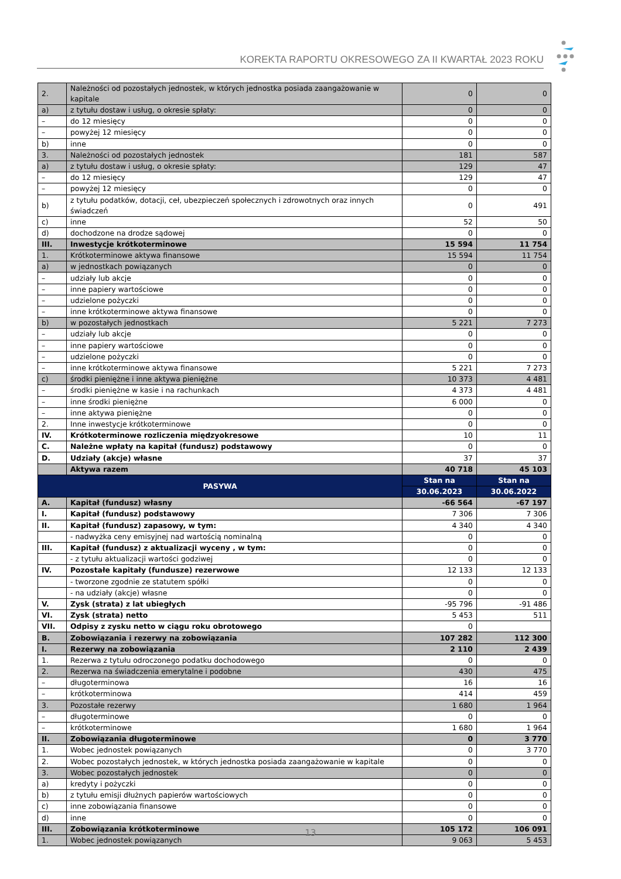KOREKTA RAPORTU OKRESOWEGO ZA II KWARTAŁ 2023 ROKU
| 2. | Należności od pozostałych jednostek, w których jednostka posiada zaangażowanie w kapitale | 0 | 0 |
| a) | z tytułu dostaw i usług, o okresie spłaty: | 0 | 0 |
| – | do 12 miesięcy | 0 | 0 |
| – | powyżej 12 miesięcy | 0 | 0 |
| b) | inne | 0 | 0 |
| 3. | Należności od pozostałych jednostek | 181 | 587 |
| a) | z tytułu dostaw i usług, o okresie spłaty: | 129 | 47 |
| – | do 12 miesięcy | 129 | 47 |
| – | powyżej 12 miesięcy | 0 | 0 |
| b) | z tytułu podatków, dotacji, ceł, ubezpieczeń społecznych i zdrowotnych oraz innych świadczeń | 0 | 491 |
| c) | inne | 52 | 50 |
| d) | dochodzone na drodze sądowej | 0 | 0 |
| III. | Inwestycje krótkoterminowe | 15 594 | 11 754 |
| 1. | Krótkoterminowe aktywa finansowe | 15 594 | 11 754 |
| a) | w jednostkach powiązanych | 0 | 0 |
| – | udziały lub akcje | 0 | 0 |
| – | inne papiery wartościowe | 0 | 0 |
| – | udzielone pożyczki | 0 | 0 |
| – | inne krótkoterminowe aktywa finansowe | 0 | 0 |
| b) | w pozostałych jednostkach | 5 221 | 7 273 |
| – | udziały lub akcje | 0 | 0 |
| – | inne papiery wartościowe | 0 | 0 |
| – | udzielone pożyczki | 0 | 0 |
| – | inne krótkoterminowe aktywa finansowe | 5 221 | 7 273 |
| c) | środki pieniężne i inne aktywa pieniężne | 10 373 | 4 481 |
| – | środki pieniężne w kasie i na rachunkach | 4 373 | 4 481 |
| – | inne środki pieniężne | 6 000 | 0 |
| – | inne aktywa pieniężne | 0 | 0 |
| 2. | Inne inwestycje krótkoterminowe | 0 | 0 |
| IV. | Krótkoterminowe rozliczenia międzyokresowe | 10 | 11 |
| C. | Należne wpłaty na kapitał (fundusz) podstawowy | 0 | 0 |
| D. | Udziały (akcje) własne | 37 | 37 |
| | Aktywa razem | 40 718 | 45 103 |
| PASYWA | | Stan na | Stan na |
| | | 30.06.2023 | 30.06.2022 |
| A. | Kapitał (fundusz) własny | -66 564 | -67 197 |
| I. | Kapitał (fundusz) podstawowy | 7 306 | 7 306 |
| II. | Kapitał (fundusz) zapasowy, w tym: | 4 340 | 4 340 |
| | - nadwyżka ceny emisyjnej nad wartością nominalną | 0 | 0 |
| III. | Kapitał (fundusz) z aktualizacji wyceny , w tym: | 0 | 0 |
| | - z tytułu aktualizacji wartości godziwej | 0 | 0 |
| IV. | Pozostałe kapitały (fundusze) rezerwowe | 12 133 | 12 133 |
| | - tworzone zgodnie ze statutem spółki | 0 | 0 |
| | - na udziały (akcje) własne | 0 | 0 |
| V. | Zysk (strata) z lat ubiegłych | -95 796 | -91 486 |
| VI. | Zysk (strata) netto | 5 453 | 511 |
| VII. | Odpisy z zysku netto w ciągu roku obrotowego | 0 | |
| B. | Zobowiązania i rezerwy na zobowiązania | 107 282 | 112 300 |
| I. | Rezerwy na zobowiązania | 2 110 | 2 439 |
| 1. | Rezerwa z tytułu odroczonego podatku dochodowego | 0 | 0 |
| 2. | Rezerwa na świadczenia emerytalne i podobne | 430 | 475 |
| – | długoterminowa | 16 | 16 |
| – | krótkoterminowa | 414 | 459 |
| 3. | Pozostałe rezerwy | 1 680 | 1 964 |
| – | długoterminowe | 0 | 0 |
| – | krótkoterminowe | 1 680 | 1 964 |
| II. | Zobowiązania długoterminowe | 0 | 3 770 |
| 1. | Wobec jednostek powiązanych | 0 | 3 770 |
| 2. | Wobec pozostałych jednostek, w których jednostka posiada zaangażowanie w kapitale | 0 | 0 |
| 3. | Wobec pozostałych jednostek | 0 | 0 |
| a) | kredyty i pożyczki | 0 | 0 |
| b) | z tytułu emisji dłużnych papierów wartościowych | 0 | 0 |
| c) | inne zobowiązania finansowe | 0 | 0 |
| d) | inne | 0 | 0 |
| III. | Zobowiązania krótkoterminowe | 105 172 | 106 091 |
| 1. | Wobec jednostek powiązanych | 9 063 | 5 453 |
13